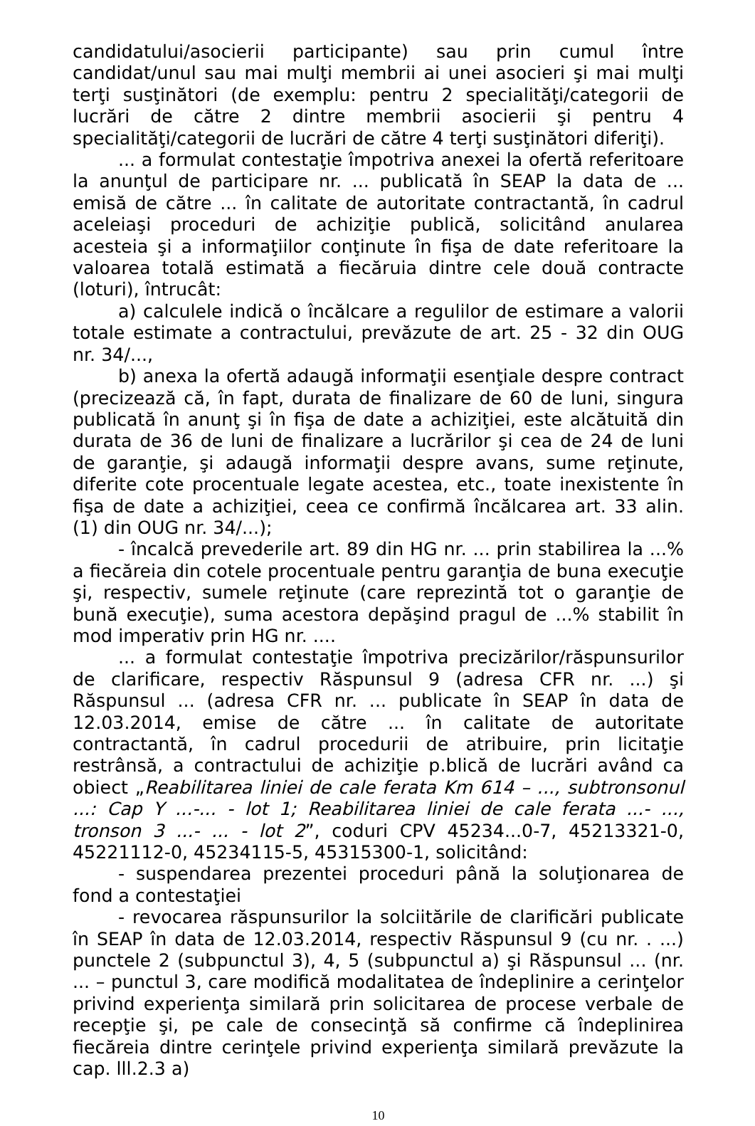candidatului/asocierii participante) sau prin cumul între candidat/unul sau mai mulţi membrii ai unei asocieri şi mai mulţi terţi susţinători (de exemplu: pentru 2 specialităţi/categorii de lucrări de către 2 dintre membrii asocierii şi pentru 4 specialităţi/categorii de lucrări de către 4 terţi susţinători diferiţi).
... a formulat contestaţie împotriva anexei la ofertă referitoare la anunţul de participare nr. ... publicată în SEAP la data de ... emisă de către ... în calitate de autoritate contractantă, în cadrul aceleiaşi proceduri de achiziţie publică, solicitând anularea acesteia şi a informaţiilor conţinute în fişa de date referitoare la valoarea totală estimată a fiecăruia dintre cele două contracte (loturi), întrucât:
a) calculele indică o încălcare a regulilor de estimare a valorii totale estimate a contractului, prevăzute de art. 25 - 32 din OUG nr. 34/...,
b) anexa la ofertă adaugă informaţii esenţiale despre contract (precizează că, în fapt, durata de finalizare de 60 de luni, singura publicată în anunţ şi în fişa de date a achiziţiei, este alcătuită din durata de 36 de luni de finalizare a lucrărilor şi cea de 24 de luni de garanţie, şi adaugă informaţii despre avans, sume reţinute, diferite cote procentuale legate acestea, etc., toate inexistente în fişa de date a achiziţiei, ceea ce confirmă încălcarea art. 33 alin. (1) din OUG nr. 34/...);
- încalcă prevederile art. 89 din HG nr. ... prin stabilirea la ...% a fiecăreia din cotele procentuale pentru garanţia de buna execuţie şi, respectiv, sumele reţinute (care reprezintă tot o garanţie de bună execuţie), suma acestora depăşind pragul de ...% stabilit în mod imperativ prin HG nr. ....
... a formulat contestaţie împotriva precizărilor/răspunsurilor de clarificare, respectiv Răspunsul 9 (adresa CFR nr. ...) şi Răspunsul ... (adresa CFR nr. ... publicate în SEAP în data de 12.03.2014, emise de către ... în calitate de autoritate contractantă, în cadrul procedurii de atribuire, prin licitaţie restrânsă, a contractului de achiziţie p.blică de lucrări având ca obiect „Reabilitarea liniei de cale ferata Km 614 – ..., subtronsonul ...: Cap Y ...-... - lot 1; Reabilitarea liniei de cale ferata ...- ..., tronson 3 ...- ... - lot 2”, coduri CPV 45234...0-7, 45213321-0, 45221112-0, 45234115-5, 45315300-1, solicitând:
- suspendarea prezentei proceduri până la soluţionarea de fond a contestaţiei
- revocarea răspunsurilor la solciitările de clarificări publicate în SEAP în data de 12.03.2014, respectiv Răspunsul 9 (cu nr. . ...) punctele 2 (subpunctul 3), 4, 5 (subpunctul a) şi Răspunsul ... (nr. ... – punctul 3, care modifică modalitatea de îndeplinire a cerinţelor privind experienţa similară prin solicitarea de procese verbale de recepţie şi, pe cale de consecinţă să confirme că îndeplinirea fiecăreia dintre cerinţele privind experienţa similară prevăzute la cap. lll.2.3 a)
10